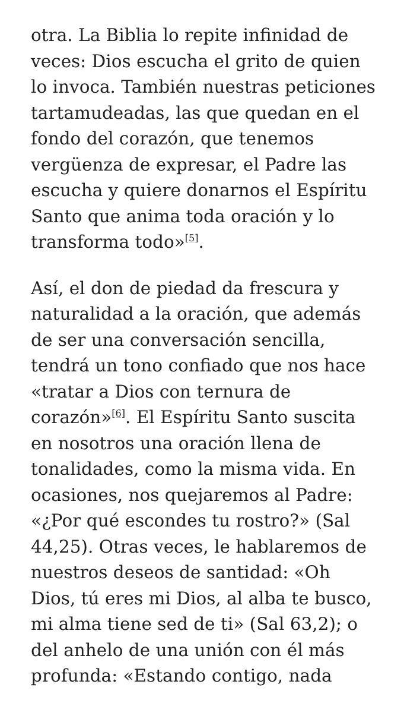otra. La Biblia lo repite infinidad de veces: Dios escucha el grito de quien lo invoca. También nuestras peticiones tartamudeadas, las que quedan en el fondo del corazón, que tenemos vergüenza de expresar, el Padre las escucha y quiere donarnos el Espíritu Santo que anima toda oración y lo transforma todo»<sup>[5]</sup>.
Así, el don de piedad da frescura y naturalidad a la oración, que además de ser una conversación sencilla, tendrá un tono confiado que nos hace «tratar a Dios con ternura de corazón»<sup>[6]</sup>. El Espíritu Santo suscita en nosotros una oración llena de tonalidades, como la misma vida. En ocasiones, nos quejaremos al Padre: «¿Por qué escondes tu rostro?» (Sal 44,25). Otras veces, le hablaremos de nuestros deseos de santidad: «Oh Dios, tú eres mi Dios, al alba te busco, mi alma tiene sed de ti» (Sal 63,2); o del anhelo de una unión con él más profunda: «Estando contigo, nada